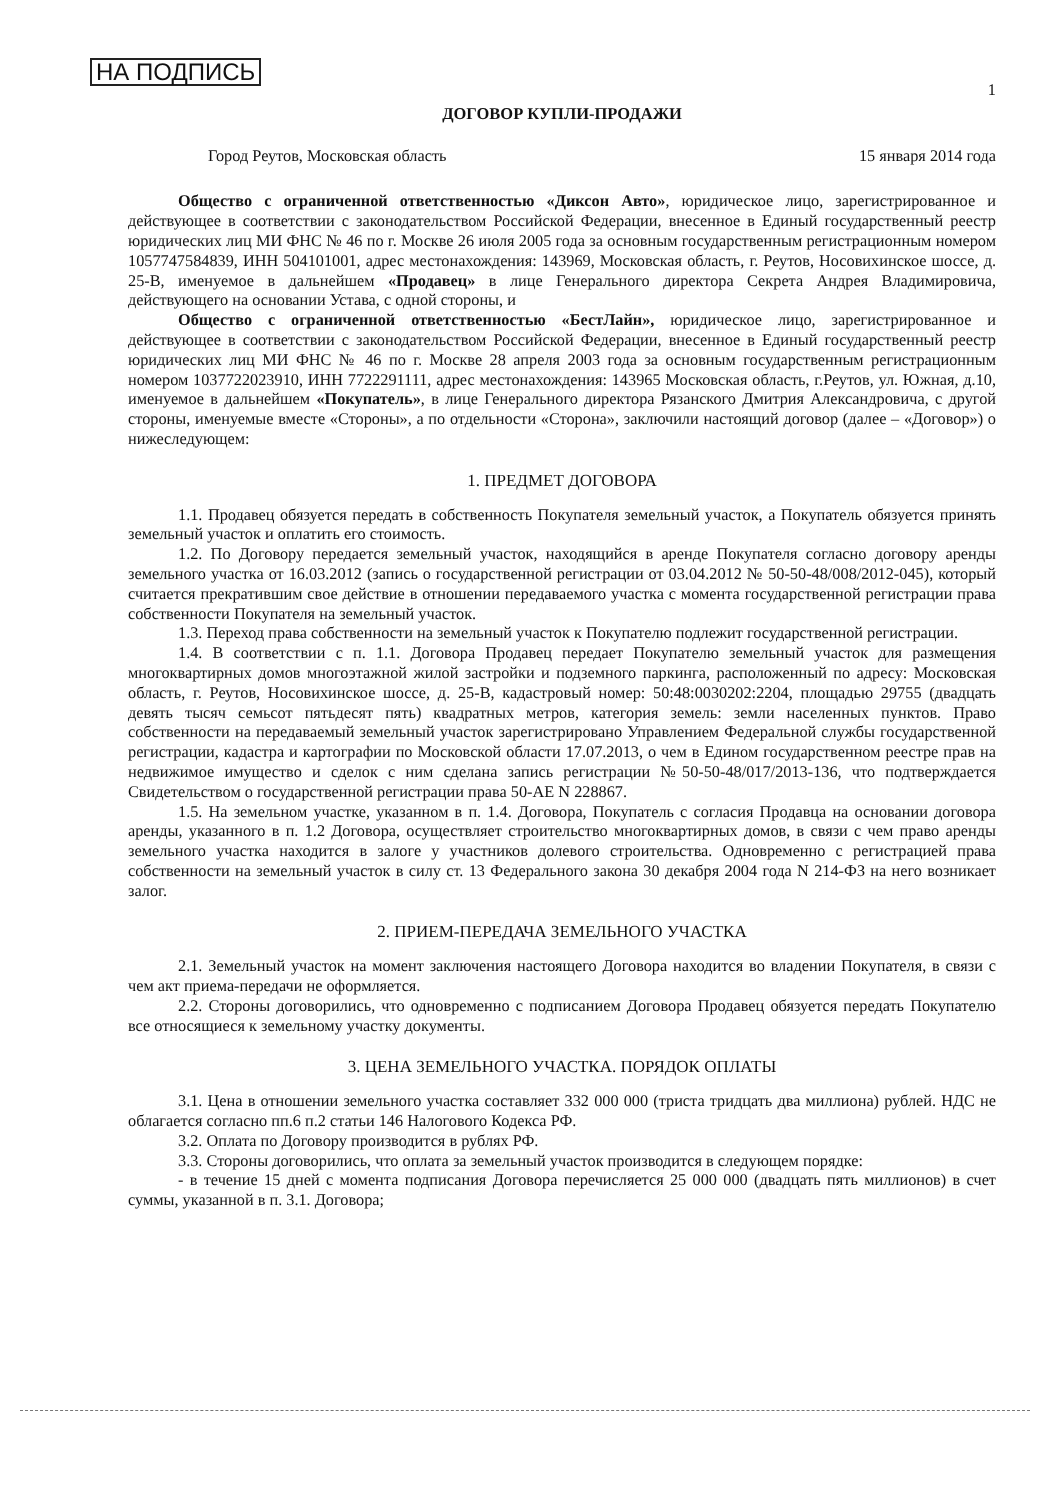НА ПОДПИСЬ 1
ДОГОВОР КУПЛИ-ПРОДАЖИ
Город Реутов, Московская область 15 января 2014 года
Общество с ограниченной ответственностью «Диксон Авто», юридическое лицо, зарегистрированное и действующее в соответствии с законодательством Российской Федерации, внесенное в Единый государственный реестр юридических лиц МИ ФНС № 46 по г. Москве 26 июля 2005 года за основным государственным регистрационным номером 1057747584839, ИНН 504101001, адрес местонахождения: 143969, Московская область, г. Реутов, Носовихинское шоссе, д. 25-В, именуемое в дальнейшем «Продавец» в лице Генерального директора Секрета Андрея Владимировича, действующего на основании Устава, с одной стороны, и
Общество с ограниченной ответственностью «БестЛайн», юридическое лицо, зарегистрированное и действующее в соответствии с законодательством Российской Федерации, внесенное в Единый государственный реестр юридических лиц МИ ФНС № 46 по г. Москве 28 апреля 2003 года за основным государственным регистрационным номером 1037722023910, ИНН 7722291111, адрес местонахождения: 143965 Московская область, г.Реутов, ул. Южная, д.10, именуемое в дальнейшем «Покупатель», в лице Генерального директора Рязанского Дмитрия Александровича, с другой стороны, именуемые вместе «Стороны», а по отдельности «Сторона», заключили настоящий договор (далее – «Договор») о нижеследующем:
1. ПРЕДМЕТ ДОГОВОРА
1.1. Продавец обязуется передать в собственность Покупателя земельный участок, а Покупатель обязуется принять земельный участок и оплатить его стоимость.
1.2. По Договору передается земельный участок, находящийся в аренде Покупателя согласно договору аренды земельного участка от 16.03.2012 (запись о государственной регистрации от 03.04.2012 № 50-50-48/008/2012-045), который считается прекратившим свое действие в отношении передаваемого участка с момента государственной регистрации права собственности Покупателя на земельный участок.
1.3. Переход права собственности на земельный участок к Покупателю подлежит государственной регистрации.
1.4. В соответствии с п. 1.1. Договора Продавец передает Покупателю земельный участок для размещения многоквартирных домов многоэтажной жилой застройки и подземного паркинга, расположенный по адресу: Московская область, г. Реутов, Носовихинское шоссе, д. 25-В, кадастровый номер: 50:48:0030202:2204, площадью 29755 (двадцать девять тысяч семьсот пятьдесят пять) квадратных метров, категория земель: земли населенных пунктов. Право собственности на передаваемый земельный участок зарегистрировано Управлением Федеральной службы государственной регистрации, кадастра и картографии по Московской области 17.07.2013, о чем в Едином государственном реестре прав на недвижимое имущество и сделок с ним сделана запись регистрации №50-50-48/017/2013-136, что подтверждается Свидетельством о государственной регистрации права 50-АЕ N 228867.
1.5. На земельном участке, указанном в п. 1.4. Договора, Покупатель с согласия Продавца на основании договора аренды, указанного в п. 1.2 Договора, осуществляет строительство многоквартирных домов, в связи с чем право аренды земельного участка находится в залоге у участников долевого строительства. Одновременно с регистрацией права собственности на земельный участок в силу ст. 13 Федерального закона 30 декабря 2004 года N 214-ФЗ на него возникает залог.
2. ПРИЕМ-ПЕРЕДАЧА ЗЕМЕЛЬНОГО УЧАСТКА
2.1. Земельный участок на момент заключения настоящего Договора находится во владении Покупателя, в связи с чем акт приема-передачи не оформляется.
2.2. Стороны договорились, что одновременно с подписанием Договора Продавец обязуется передать Покупателю все относящиеся к земельному участку документы.
3. ЦЕНА ЗЕМЕЛЬНОГО УЧАСТКА. ПОРЯДОК ОПЛАТЫ
3.1. Цена в отношении земельного участка составляет 332 000 000 (триста тридцать два миллиона) рублей. НДС не облагается согласно пп.6 п.2 статьи 146 Налогового Кодекса РФ.
3.2. Оплата по Договору производится в рублях РФ.
3.3. Стороны договорились, что оплата за земельный участок производится в следующем порядке:
- в течение 15 дней с момента подписания Договора перечисляется 25 000 000 (двадцать пять миллионов) в счет суммы, указанной в п. 3.1. Договора;